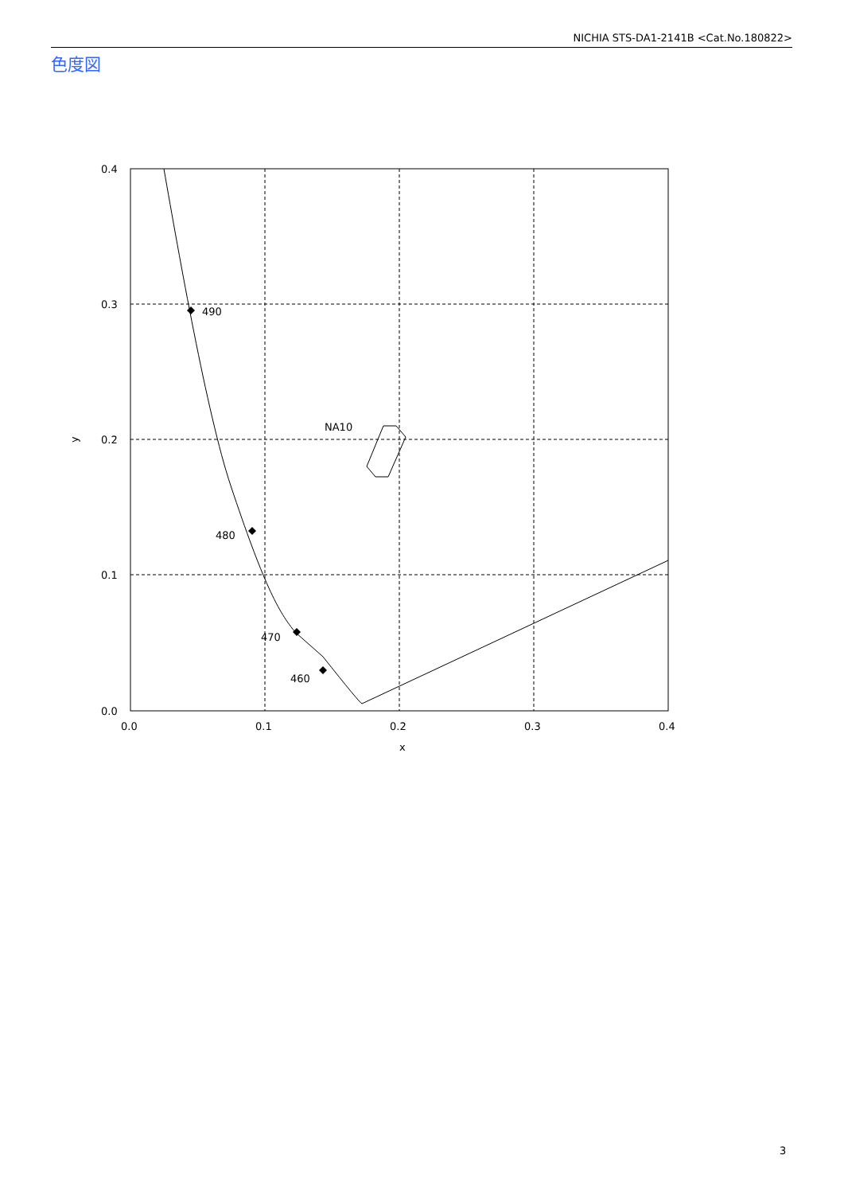NICHIA STS-DA1-2141B <Cat.No.180822>
色度図
490
480
470
460
NA10
0.4
0.3
0.2
0.1
0.0
0.0
0.1
0.2
0.3
0.4
x
y
3